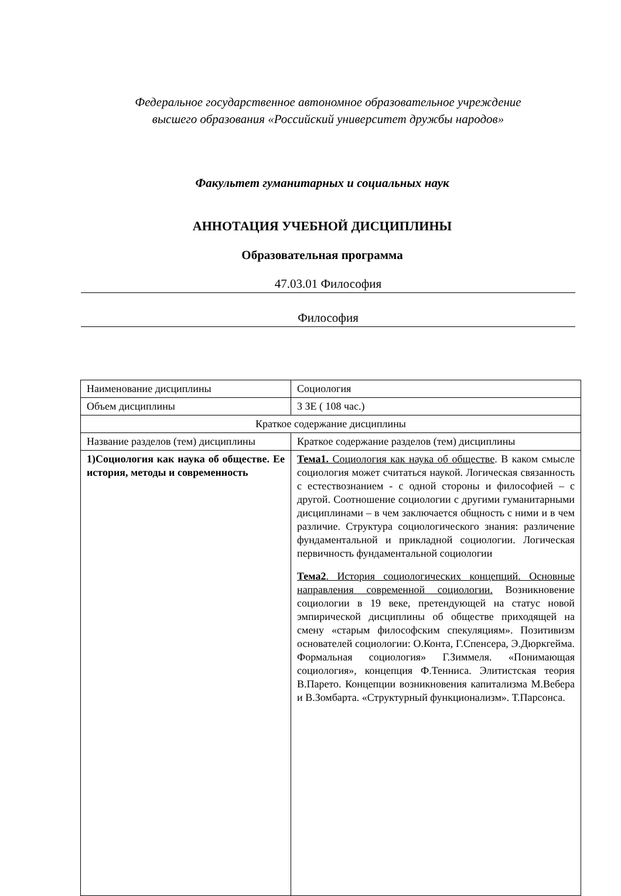Федеральное государственное автономное образовательное учреждение
высшего образования «Российский университет дружбы народов»
Факультет гуманитарных и социальных наук
АННОТАЦИЯ УЧЕБНОЙ ДИСЦИПЛИНЫ
Образовательная программа
47.03.01 Философия
Философия
| Наименование дисциплины | Социология |
| Объем дисциплины | 3 ЗЕ ( 108 час.) |
| Краткое содержание дисциплины | |
| Название разделов (тем) дисциплины | Краткое содержание разделов (тем) дисциплины |
| 1)Социология как наука об обществе. Ее история, методы и современность | Тема1. Социология как наука об обществе . В каком смысле социология может считаться наукой. Логическая связанность с естествознанием - с одной стороны и философией – с другой. Соотношение социологии с другими гуманитарными дисциплинами – в чем заключается общность с ними и в чем различие. Структура социологического знания: различение фундаментальной и прикладной социологии. Логическая первичность фундаментальной социологии Тема2 . История социологических концепций. Основные направления современной социологии. Возникновение социологии в 19 веке, претендующей на статус новой эмпирической дисциплины об обществе приходящей на смену «старым философским спекуляциям». Позитивизм основателей социологии: О.Конта, Г.Спенсера, Э.Дюркгейма. Формальная социология» Г.Зиммеля. «Понимающая социология», концепция Ф.Тенниса. Элитистская теория В.Парето. Концепции возникновения капитализма М.Вебера и В.Зомбарта. «Структурный функционализм». Т.Парсонса. |